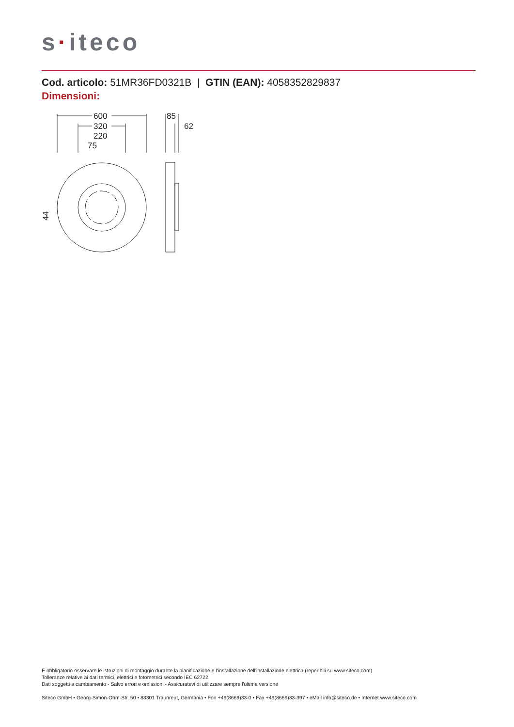s·iteco
Cod. articolo: 51MR36FD0321B | GTIN (EAN): 4058352829837
Dimensioni:
600
320
220
75
85
62
44
È obbligatorio osservare le istruzioni di montaggio durante la pianificazione e l'installazione dell'installazione elettrica (reperibili su www.siteco.com)
Tolleranze relative ai dati termici, elettrici e fotometrici secondo IEC 62722
Dati soggetti a cambiamento - Salvo errori e omissioni - Assicuratevi di utilizzare sempre l'ultima versione
Siteco GmbH • Georg-Simon-Ohm-Str. 50 • 83301 Traunreut, Germania • Fon +49(8669)33-0 • Fax +49(8669)33-397 • eMail info@siteco.de • Internet www.siteco.com